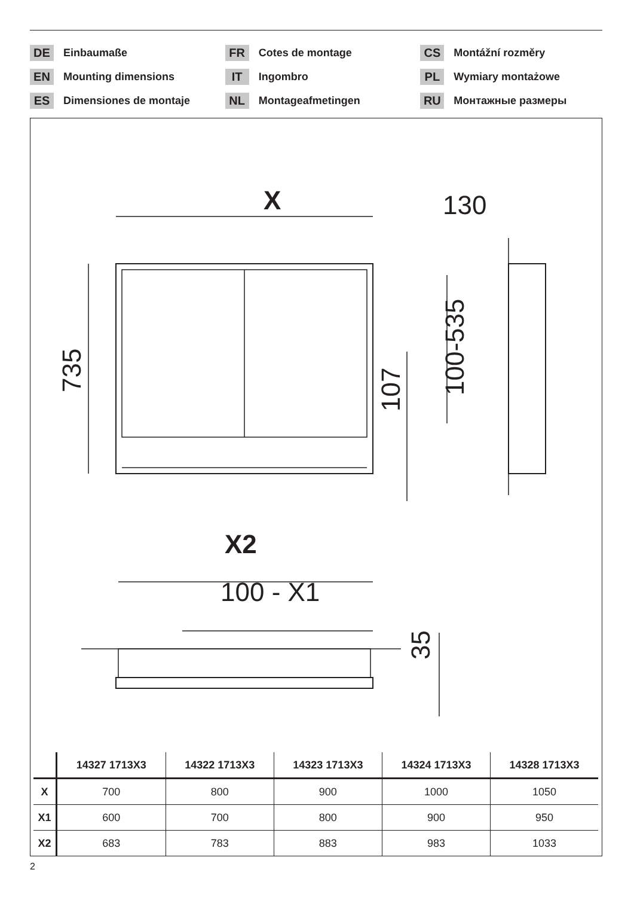DE Einbaumaße
EN Mounting dimensions
ES Dimensiones de montaje
FR Cotes de montage
IT Ingombro
NL Montageafmetingen
CS Montážní rozměry
PL Wymiary montażowe
RU Монтажные размеры
X
130
735
107
100-535
X2
100 - X1
35
| | 14327 1713X3 | 14322 1713X3 | 14323 1713X3 | 14324 1713X3 | 14328 1713X3 |
| --- | --- | --- | --- | --- | --- |
| X | 700 | 800 | 900 | 1000 | 1050 |
| X1 | 600 | 700 | 800 | 900 | 950 |
| X2 | 683 | 783 | 883 | 983 | 1033 |
2